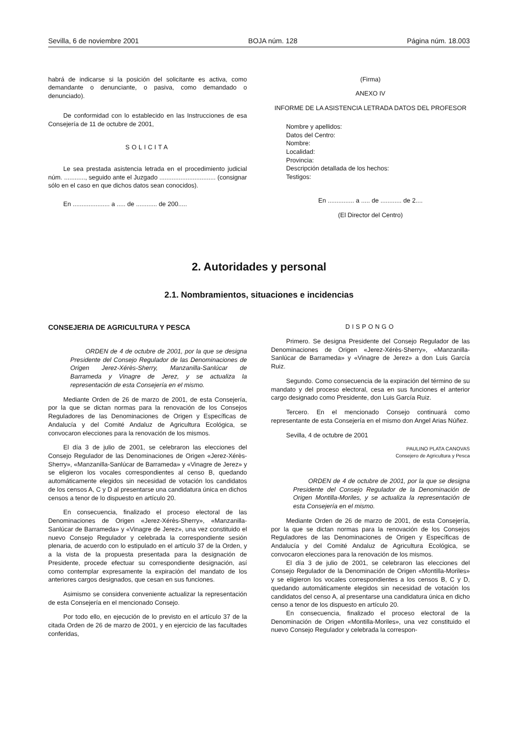Sevilla, 6 de noviembre 2001 BOJA núm. 128 Página núm. 18.003
habrá de indicarse si la posición del solicitante es activa, como demandante o denunciante, o pasiva, como demandado o denunciado).
De conformidad con lo establecido en las Instrucciones de esa Consejería de 11 de octubre de 2001,
SOLICITA
Le sea prestada asistencia letrada en el procedimiento judicial núm. ............, seguido ante el Juzgado ................................ (consignar sólo en el caso en que dichos datos sean conocidos).
En ..................... a ..... de ............ de 200.....
(Firma)
ANEXO IV
INFORME DE LA ASISTENCIA LETRADA DATOS DEL PROFESOR
Nombre y apellidos:
Datos del Centro:
Nombre:
Localidad:
Provincia:
Descripción detallada de los hechos:
Testigos:
En ............... a ..... de ............ de 2....
(El Director del Centro)
2. Autoridades y personal
2.1. Nombramientos, situaciones e incidencias
CONSEJERIA DE AGRICULTURA Y PESCA
ORDEN de 4 de octubre de 2001, por la que se designa Presidente del Consejo Regulador de las Denominaciones de Origen Jerez-Xérès-Sherry, Manzanilla-Sanlúcar de Barrameda y Vinagre de Jerez, y se actualiza la representación de esta Consejería en el mismo.
Mediante Orden de 26 de marzo de 2001, de esta Consejería, por la que se dictan normas para la renovación de los Consejos Reguladores de las Denominaciones de Origen y Específicas de Andalucía y del Comité Andaluz de Agricultura Ecológica, se convocaron elecciones para la renovación de los mismos.
El día 3 de julio de 2001, se celebraron las elecciones del Consejo Regulador de las Denominaciones de Origen «Jerez-Xérès-Sherry», «Manzanilla-Sanlúcar de Barrameda» y «Vinagre de Jerez» y se eligieron los vocales correspondientes al censo B, quedando automáticamente elegidos sin necesidad de votación los candidatos de los censos A, C y D al presentarse una candidatura única en dichos censos a tenor de lo dispuesto en artículo 20.
En consecuencia, finalizado el proceso electoral de las Denominaciones de Origen «Jerez-Xérès-Sherry», «Manzanilla-Sanlúcar de Barrameda» y «Vinagre de Jerez», una vez constituido el nuevo Consejo Regulador y celebrada la correspondiente sesión plenaria, de acuerdo con lo estipulado en el artículo 37 de la Orden, y a la vista de la propuesta presentada para la designación de Presidente, procede efectuar su correspondiente designación, así como contemplar expresamente la expiración del mandato de los anteriores cargos designados, que cesan en sus funciones.
Asimismo se considera conveniente actualizar la representación de esta Consejería en el mencionado Consejo.
Por todo ello, en ejecución de lo previsto en el artículo 37 de la citada Orden de 26 de marzo de 2001, y en ejercicio de las facultades conferidas,
DISPONGO
Primero. Se designa Presidente del Consejo Regulador de las Denominaciones de Origen «Jerez-Xérès-Sherry», «Manzanilla-Sanlúcar de Barrameda» y «Vinagre de Jerez» a don Luis García Ruiz.
Segundo. Como consecuencia de la expiración del término de su mandato y del proceso electoral, cesa en sus funciones el anterior cargo designado como Presidente, don Luis García Ruiz.
Tercero. En el mencionado Consejo continuará como representante de esta Consejería en el mismo don Angel Arias Núñez.
Sevilla, 4 de octubre de 2001
PAULINO PLATA CANOVAS
Consejero de Agricultura y Pesca
ORDEN de 4 de octubre de 2001, por la que se designa Presidente del Consejo Regulador de la Denominación de Origen Montilla-Moriles, y se actualiza la representación de esta Consejería en el mismo.
Mediante Orden de 26 de marzo de 2001, de esta Consejería, por la que se dictan normas para la renovación de los Consejos Reguladores de las Denominaciones de Origen y Específicas de Andalucía y del Comité Andaluz de Agricultura Ecológica, se convocaron elecciones para la renovación de los mismos.
El día 3 de julio de 2001, se celebraron las elecciones del Consejo Regulador de la Denominación de Origen «Montilla-Moriles» y se eligieron los vocales correspondientes a los censos B, C y D, quedando automáticamente elegidos sin necesidad de votación los candidatos del censo A, al presentarse una candidatura única en dicho censo a tenor de los dispuesto en artículo 20.
En consecuencia, finalizado el proceso electoral de la Denominación de Origen «Montilla-Moriles», una vez constituido el nuevo Consejo Regulador y celebrada la correspon-